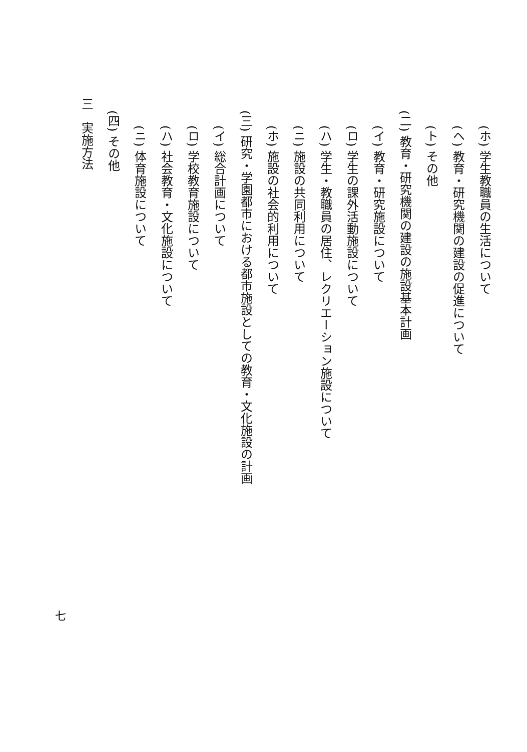(ホ) 学生教職員の生活について
(ヘ) 教育・研究機関の建設の促進について
(ト) その他
(二) 教育・研究機関の建設の施設基本計画
(イ) 教育・研究施設について
(ロ) 学生の課外活動施設について
(ハ) 学生・教職員の居住、レクリエーション施設について
(ニ) 施設の共同利用について
(ホ) 施設の社会的利用について
(三) 研究・学園都市における都市施設としての教育・文化施設の計画
(イ) 総合計画について
(ロ) 学校教育施設について
(ハ) 社会教育・文化施設について
(ニ) 体育施設について
(四) その他
三　実施方法
七